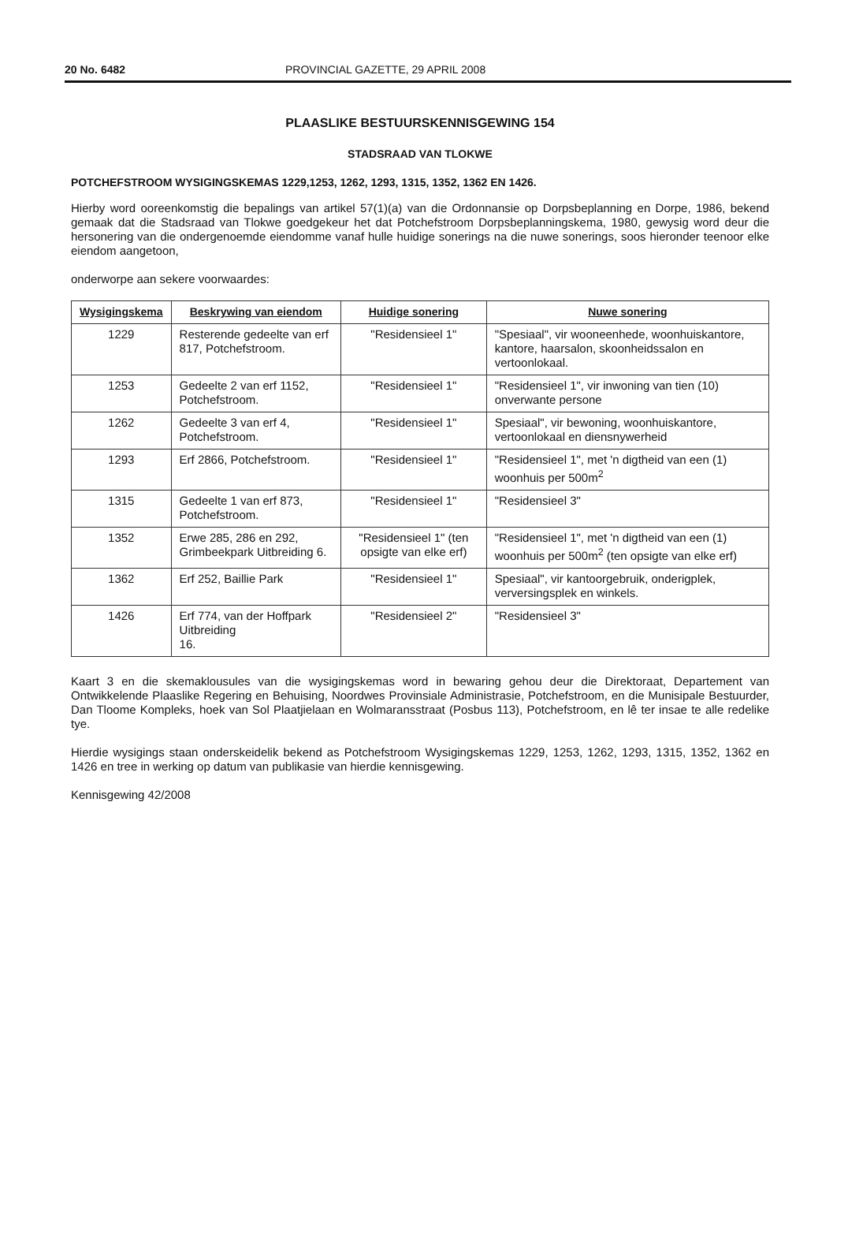20 No. 6482 PROVINCIAL GAZETTE, 29 APRIL 2008
PLAASLIKE BESTUURSKENNISGEWING 154
STADSRAAD VAN TLOKWE
POTCHEFSTROOM WYSIGINGSKEMAS 1229,1253, 1262, 1293, 1315, 1352, 1362 EN 1426.
Hierby word ooreenkomstig die bepalings van artikel 57(1)(a) van die Ordonnansie op Dorpsbeplanning en Dorpe, 1986, bekend gemaak dat die Stadsraad van Tlokwe goedgekeur het dat Potchefstroom Dorpsbeplanningskema, 1980, gewysig word deur die hersonering van die ondergenoemde eiendomme vanaf hulle huidige sonerings na die nuwe sonerings, soos hieronder teenoor elke eiendom aangetoon,
onderworpe aan sekere voorwaardes:
| Wysigingskema | Beskrywing van eiendom | Huidige sonering | Nuwe sonering |
| --- | --- | --- | --- |
| 1229 | Resterende gedeelte van erf 817, Potchefstroom. | "Residensieel 1" | "Spesiaal", vir wooneenhede, woonhuiskantore, kantore, haarsalon, skoonheidssalon en vertoonlokaal. |
| 1253 | Gedeelte 2 van erf 1152, Potchefstroom. | "Residensieel 1" | "Residensieel 1", vir inwoning van tien (10) onverwante persone |
| 1262 | Gedeelte 3 van erf 4, Potchefstroom. | "Residensieel 1" | Spesiaal", vir bewoning, woonhuiskantore, vertoonlokaal en diensnywerheid |
| 1293 | Erf 2866, Potchefstroom. | "Residensieel 1" | "Residensieel 1", met 'n digtheid van een (1) woonhuis per 500m<sup>2</sup> |
| 1315 | Gedeelte 1 van erf 873, Potchefstroom. | "Residensieel 1" | "Residensieel 3" |
| 1352 | Erwe 285, 286 en 292, Grimbeekpark Uitbreiding 6. | "Residensieel 1" (ten opsigte van elke erf) | "Residensieel 1", met 'n digtheid van een (1) woonhuis per 500m<sup>2</sup> (ten opsigte van elke erf) |
| 1362 | Erf 252, Baillie Park | "Residensieel 1" | Spesiaal", vir kantoorgebruik, onderigplek, verversingsplek en winkels. |
| 1426 | Erf 774, van der Hoffpark Uitbreiding 16. | "Residensieel 2" | "Residensieel 3" |
Kaart 3 en die skemaklousules van die wysigingskemas word in bewaring gehou deur die Direktoraat, Departement van Ontwikkelende Plaaslike Regering en Behuising, Noordwes Provinsiale Administrasie, Potchefstroom, en die Munisipale Bestuurder, Dan Tloome Kompleks, hoek van Sol Plaatjielaan en Wolmaransstraat (Posbus 113), Potchefstroom, en lê ter insae te alle redelike tye.
Hierdie wysigings staan onderskeidelik bekend as Potchefstroom Wysigingskemas 1229, 1253, 1262, 1293, 1315, 1352, 1362 en 1426 en tree in werking op datum van publikasie van hierdie kennisgewing.
Kennisgewing 42/2008